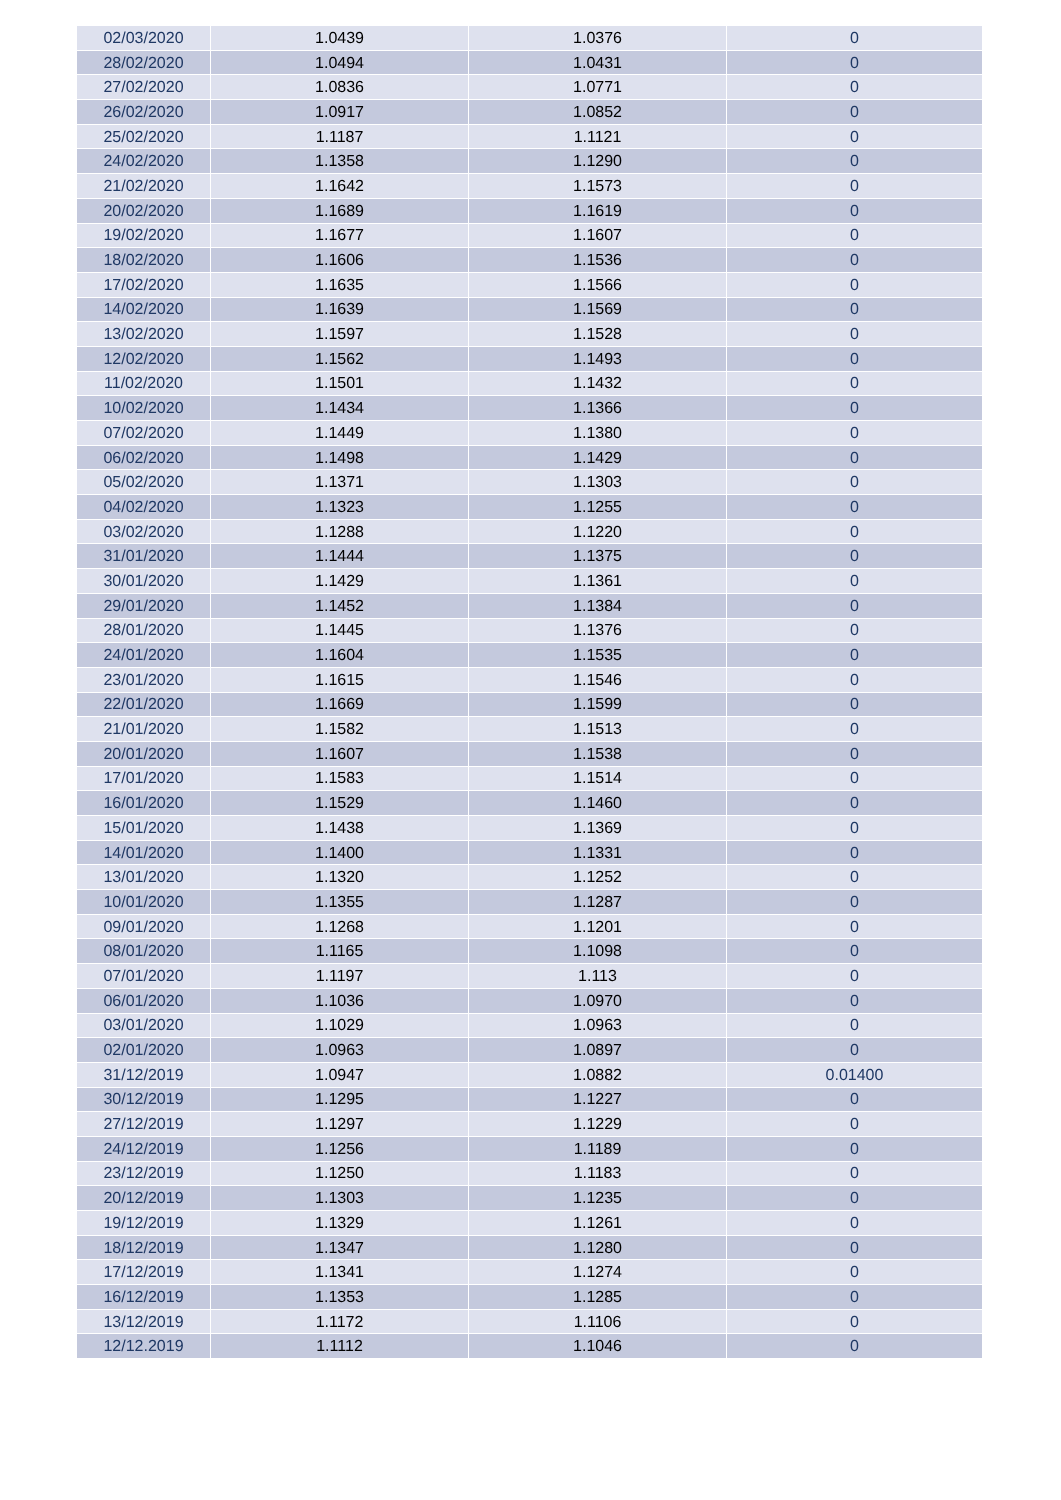| 02/03/2020 | 1.0439 | 1.0376 | 0 |
| 28/02/2020 | 1.0494 | 1.0431 | 0 |
| 27/02/2020 | 1.0836 | 1.0771 | 0 |
| 26/02/2020 | 1.0917 | 1.0852 | 0 |
| 25/02/2020 | 1.1187 | 1.1121 | 0 |
| 24/02/2020 | 1.1358 | 1.1290 | 0 |
| 21/02/2020 | 1.1642 | 1.1573 | 0 |
| 20/02/2020 | 1.1689 | 1.1619 | 0 |
| 19/02/2020 | 1.1677 | 1.1607 | 0 |
| 18/02/2020 | 1.1606 | 1.1536 | 0 |
| 17/02/2020 | 1.1635 | 1.1566 | 0 |
| 14/02/2020 | 1.1639 | 1.1569 | 0 |
| 13/02/2020 | 1.1597 | 1.1528 | 0 |
| 12/02/2020 | 1.1562 | 1.1493 | 0 |
| 11/02/2020 | 1.1501 | 1.1432 | 0 |
| 10/02/2020 | 1.1434 | 1.1366 | 0 |
| 07/02/2020 | 1.1449 | 1.1380 | 0 |
| 06/02/2020 | 1.1498 | 1.1429 | 0 |
| 05/02/2020 | 1.1371 | 1.1303 | 0 |
| 04/02/2020 | 1.1323 | 1.1255 | 0 |
| 03/02/2020 | 1.1288 | 1.1220 | 0 |
| 31/01/2020 | 1.1444 | 1.1375 | 0 |
| 30/01/2020 | 1.1429 | 1.1361 | 0 |
| 29/01/2020 | 1.1452 | 1.1384 | 0 |
| 28/01/2020 | 1.1445 | 1.1376 | 0 |
| 24/01/2020 | 1.1604 | 1.1535 | 0 |
| 23/01/2020 | 1.1615 | 1.1546 | 0 |
| 22/01/2020 | 1.1669 | 1.1599 | 0 |
| 21/01/2020 | 1.1582 | 1.1513 | 0 |
| 20/01/2020 | 1.1607 | 1.1538 | 0 |
| 17/01/2020 | 1.1583 | 1.1514 | 0 |
| 16/01/2020 | 1.1529 | 1.1460 | 0 |
| 15/01/2020 | 1.1438 | 1.1369 | 0 |
| 14/01/2020 | 1.1400 | 1.1331 | 0 |
| 13/01/2020 | 1.1320 | 1.1252 | 0 |
| 10/01/2020 | 1.1355 | 1.1287 | 0 |
| 09/01/2020 | 1.1268 | 1.1201 | 0 |
| 08/01/2020 | 1.1165 | 1.1098 | 0 |
| 07/01/2020 | 1.1197 | 1.113 | 0 |
| 06/01/2020 | 1.1036 | 1.0970 | 0 |
| 03/01/2020 | 1.1029 | 1.0963 | 0 |
| 02/01/2020 | 1.0963 | 1.0897 | 0 |
| 31/12/2019 | 1.0947 | 1.0882 | 0.01400 |
| 30/12/2019 | 1.1295 | 1.1227 | 0 |
| 27/12/2019 | 1.1297 | 1.1229 | 0 |
| 24/12/2019 | 1.1256 | 1.1189 | 0 |
| 23/12/2019 | 1.1250 | 1.1183 | 0 |
| 20/12/2019 | 1.1303 | 1.1235 | 0 |
| 19/12/2019 | 1.1329 | 1.1261 | 0 |
| 18/12/2019 | 1.1347 | 1.1280 | 0 |
| 17/12/2019 | 1.1341 | 1.1274 | 0 |
| 16/12/2019 | 1.1353 | 1.1285 | 0 |
| 13/12/2019 | 1.1172 | 1.1106 | 0 |
| 12/12.2019 | 1.1112 | 1.1046 | 0 |